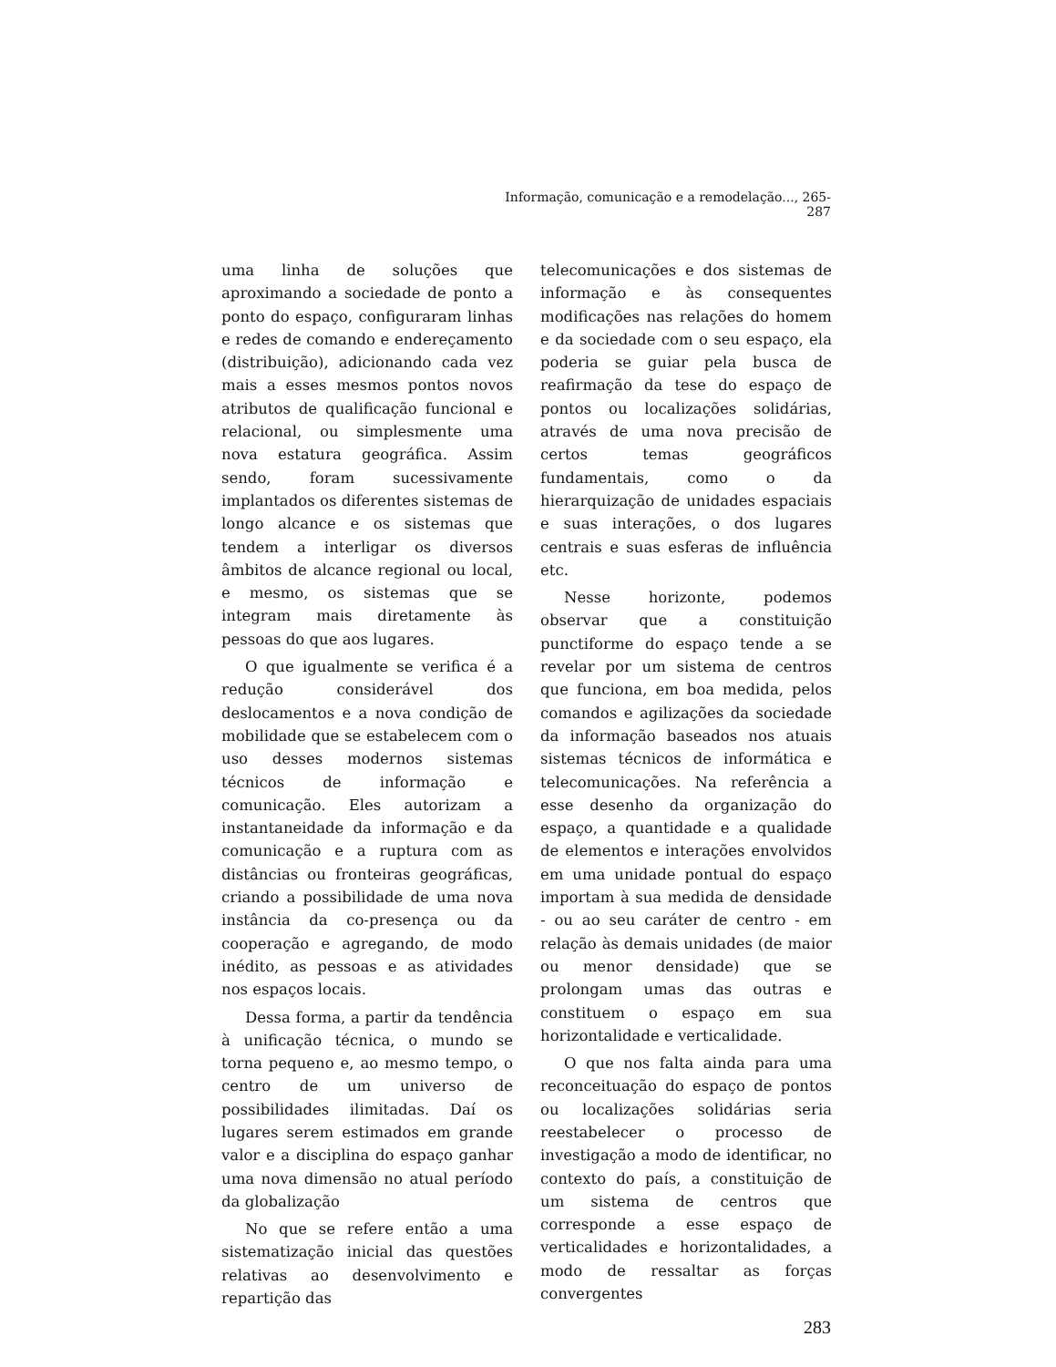Informação, comunicação e a remodelação..., 265-287
uma linha de soluções que aproximando a sociedade de ponto a ponto do espaço, configuraram linhas e redes de comando e endereçamento (distribuição), adicionando cada vez mais a esses mesmos pontos novos atributos de qualificação funcional e relacional, ou simplesmente uma nova estatura geográfica. Assim sendo, foram sucessivamente implantados os diferentes sistemas de longo alcance e os sistemas que tendem a interligar os diversos âmbitos de alcance regional ou local, e mesmo, os sistemas que se integram mais diretamente às pessoas do que aos lugares.
O que igualmente se verifica é a redução considerável dos deslocamentos e a nova condição de mobilidade que se estabelecem com o uso desses modernos sistemas técnicos de informação e comunicação. Eles autorizam a instantaneidade da informação e da comunicação e a ruptura com as distâncias ou fronteiras geográficas, criando a possibilidade de uma nova instância da co-presença ou da cooperação e agregando, de modo inédito, as pessoas e as atividades nos espaços locais.
Dessa forma, a partir da tendência à unificação técnica, o mundo se torna pequeno e, ao mesmo tempo, o centro de um universo de possibilidades ilimitadas. Daí os lugares serem estimados em grande valor e a disciplina do espaço ganhar uma nova dimensão no atual período da globalização
No que se refere então a uma sistematização inicial das questões relativas ao desenvolvimento e repartição das
telecomunicações e dos sistemas de informação e às consequentes modificações nas relações do homem e da sociedade com o seu espaço, ela poderia se guiar pela busca de reafirmação da tese do espaço de pontos ou localizações solidárias, através de uma nova precisão de certos temas geográficos fundamentais, como o da hierarquização de unidades espaciais e suas interações, o dos lugares centrais e suas esferas de influência etc.
Nesse horizonte, podemos observar que a constituição punctiforme do espaço tende a se revelar por um sistema de centros que funciona, em boa medida, pelos comandos e agilizações da sociedade da informação baseados nos atuais sistemas técnicos de informática e telecomunicações. Na referência a esse desenho da organização do espaço, a quantidade e a qualidade de elementos e interações envolvidos em uma unidade pontual do espaço importam à sua medida de densidade - ou ao seu caráter de centro - em relação às demais unidades (de maior ou menor densidade) que se prolongam umas das outras e constituem o espaço em sua horizontalidade e verticalidade.
O que nos falta ainda para uma reconceituação do espaço de pontos ou localizações solidárias seria reestabelecer o processo de investigação a modo de identificar, no contexto do país, a constituição de um sistema de centros que corresponde a esse espaço de verticalidades e horizontalidades, a modo de ressaltar as forças convergentes
283